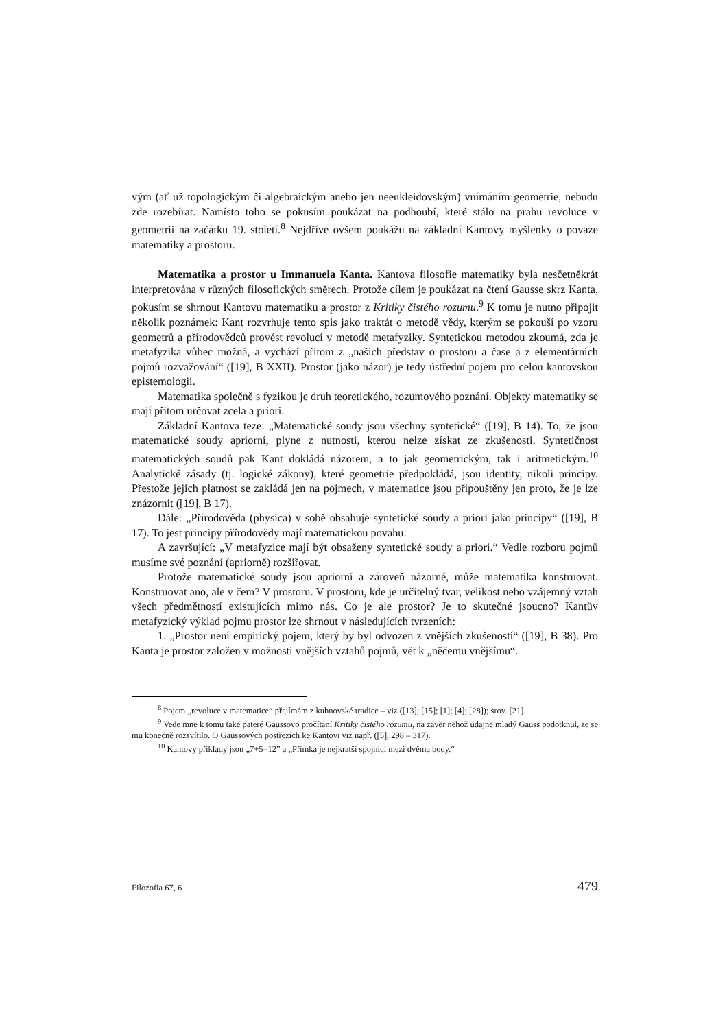vým (ať už topologickým či algebraickým anebo jen neeukleidovským) vnímáním geometrie, nebudu zde rozebírat. Namísto toho se pokusím poukázat na podhoubí, které stálo na prahu revoluce v geometrii na začátku 19. století.<sup>8</sup> Nejdříve ovšem poukážu na základní Kantovy myšlenky o povaze matematiky a prostoru.
Matematika a prostor u Immanuela Kanta. Kantova filosofie matematiky byla nesčetněkrát interpretována v různých filosofických směrech. Protože cílem je poukázat na čtení Gausse skrz Kanta, pokusím se shrnout Kantovu matematiku a prostor z Kritiky čistého rozumu.<sup>9</sup> K tomu je nutno připojit několik poznámek: Kant rozvrhuje tento spis jako traktát o metodě vědy, kterým se pokouší po vzoru geometrů a přírodovědců provést revoluci v metodě metafyziky. Syntetickou metodou zkoumá, zda je metafyzika vůbec možná, a vychází přitom z „našich představ o prostoru a čase a z elementárních pojmů rozvažování“ ([19], B XXII). Prostor (jako názor) je tedy ústřední pojem pro celou kantovskou epistemologii.
Matematika společně s fyzikou je druh teoretického, rozumového poznání. Objekty matematiky se mají přitom určovat zcela a priori.
Základní Kantova teze: „Matematické soudy jsou všechny syntetické“ ([19], B 14). To, že jsou matematické soudy apriorní, plyne z nutnosti, kterou nelze získat ze zkušenosti. Syntetičnost matematických soudů pak Kant dokládá názorem, a to jak geometrickým, tak i aritmetickým.<sup>10</sup> Analytické zásady (tj. logické zákony), které geometrie předpokládá, jsou identity, nikoli principy. Přestože jejich platnost se zakládá jen na pojmech, v matematice jsou připouštěny jen proto, že je lze znázornit ([19], B 17).
Dále: „Přírodověda (physica) v sobě obsahuje syntetické soudy a priori jako principy“ ([19], B 17). To jest principy přírodovědy mají matematickou povahu.
A završující: „V metafyzice mají být obsaženy syntetické soudy a priori.“ Vedle rozboru pojmů musíme své poznání (apriorně) rozšiřovat.
Protože matematické soudy jsou apriorní a zároveň názorné, může matematika konstruovat. Konstruovat ano, ale v čem? V prostoru. V prostoru, kde je určitelný tvar, velikost nebo vzájemný vztah všech předmětností existujících mimo nás. Co je ale prostor? Je to skutečné jsoucno? Kantův metafyzický výklad pojmu prostor lze shrnout v následujících tvrzeních:
1. „Prostor není empirický pojem, který by byl odvozen z vnějších zkušeností“ ([19], B 38). Pro Kanta je prostor založen v možnosti vnějších vztahů pojmů, vět k „něčemu vnějšímu“.
<sup>8</sup> Pojem „revoluce v matematice“ přejímám z kuhnovské tradice – viz ([13]; [15]; [1]; [4]; [28]); srov. [21].
<sup>9</sup> Vede mne k tomu také pateré Gaussovo pročítání Kritiky čistého rozumu, na závěr něhož údajně mladý Gauss podotknul, že se mu konečně rozsvítilo. O Gaussových postřezích ke Kantovi viz např. ([5], 298 – 317).
<sup>10</sup> Kantovy příklady jsou „7+5=12” a „Přímka je nejkratší spojnicí mezi dvěma body.“
Filozofia 67, 6 479